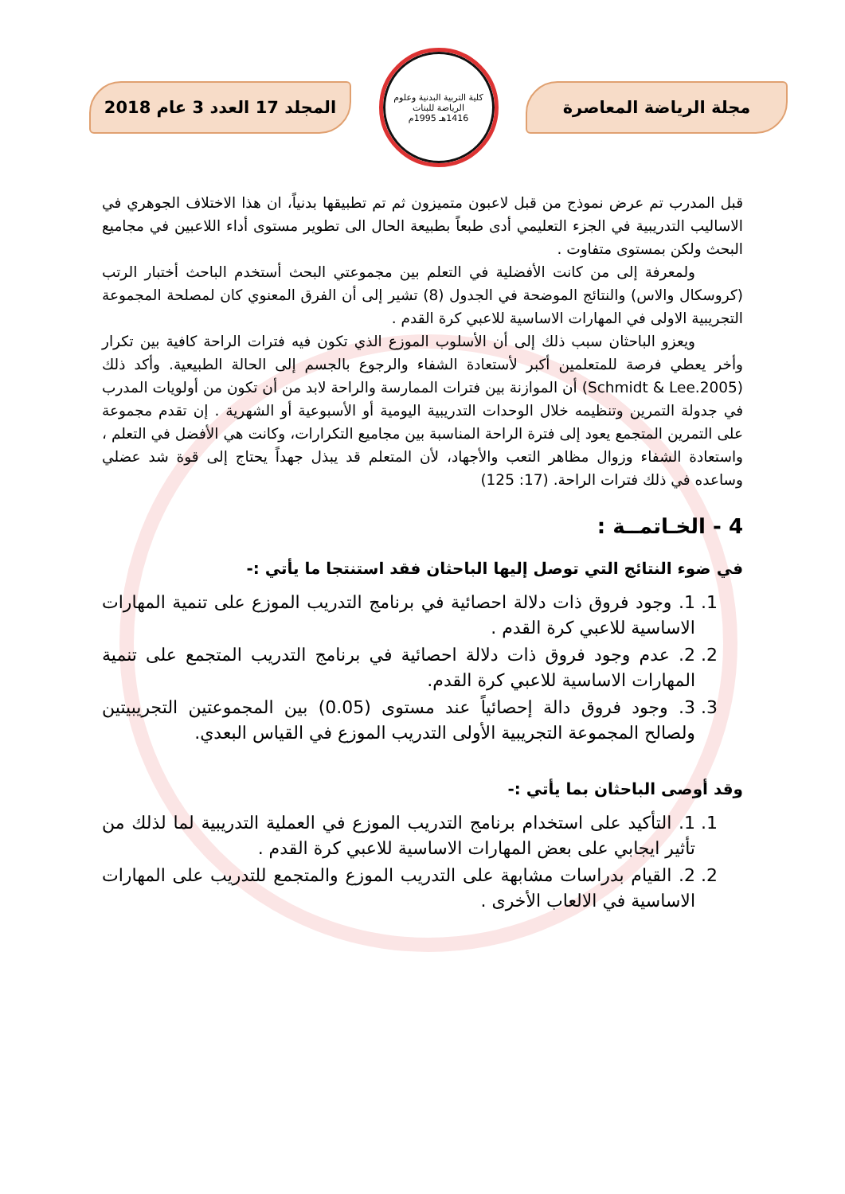مجلة الرياضة المعاصرة
كلية التربية البدنية وعلوم الرياضة للبنات
1416هـ 1995م
المجلد 17 العدد 3 عام 2018
قبل المدرب تم عرض نموذج من قبل لاعبون متميزون ثم تم تطبيقها بدنياً، ان هذا الاختلاف الجوهري في الاساليب التدريبية في الجزء التعليمي أدى طبعاً بطبيعة الحال الى تطوير مستوى أداء اللاعبين في مجاميع البحث ولكن بمستوى متفاوت .
ولمعرفة إلى من كانت الأفضلية في التعلم بين مجموعتي البحث أستخدم الباحث أختبار الرتب (كروسكال والاس) والنتائج الموضحة في الجدول (8) تشير إلى أن الفرق المعنوي كان لمصلحة المجموعة التجريبية الاولى في المهارات الاساسية للاعبي كرة القدم .
ويعزو الباحثان سبب ذلك إلى أن الأسلوب الموزع الذي تكون فيه فترات الراحة كافية بين تكرار وأخر يعطي فرصة للمتعلمين أكبر لأستعادة الشفاء والرجوع بالجسم إلى الحالة الطبيعية. وأكد ذلك (Schmidt & Lee.2005) أن الموازنة بين فترات الممارسة والراحة لابد من أن تكون من أولويات المدرب في جدولة التمرين وتنظيمه خلال الوحدات التدريبية اليومية أو الأسبوعية أو الشهرية . إن تقدم مجموعة على التمرين المتجمع يعود إلى فترة الراحة المناسبة بين مجاميع التكرارات، وكانت هي الأفضل في التعلم ، واستعادة الشفاء وزوال مظاهر التعب والأجهاد، لأن المتعلم قد يبذل جهداً يحتاج إلى قوة شد عضلي وساعده في ذلك فترات الراحة. (17: 125)
4 - الخـاتمــة :
في ضوء النتائج التي توصل إليها الباحثان فقد استنتجا ما يأتي :-
1. 1. وجود فروق ذات دلالة احصائية في برنامج التدريب الموزع على تنمية المهارات الاساسية للاعبي كرة القدم .
2. 2. عدم وجود فروق ذات دلالة احصائية في برنامج التدريب المتجمع على تنمية المهارات الاساسية للاعبي كرة القدم.
3. 3. وجود فروق دالة إحصائياً عند مستوى (0.05) بين المجموعتين التجريبيتين ولصالح المجموعة التجريبية الأولى التدريب الموزع في القياس البعدي.
وقد أوصى الباحثان بما يأتي :-
1. 1. التأكيد على استخدام برنامج التدريب الموزع في العملية التدريبية لما لذلك من تأثير ايجابي على بعض المهارات الاساسية للاعبي كرة القدم .
2. 2. القيام بدراسات مشابهة على التدريب الموزع والمتجمع للتدريب على المهارات الاساسية في الالعاب الأخرى .